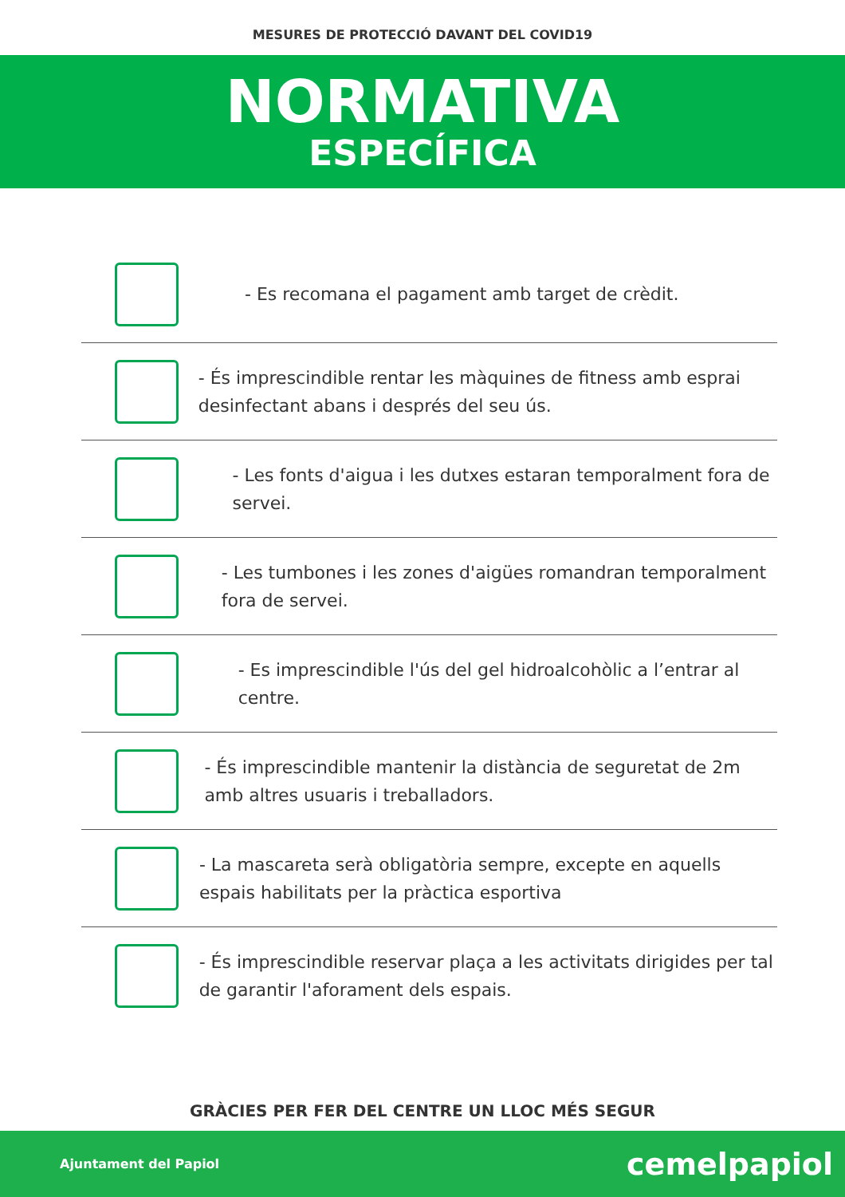MESURES DE PROTECCIÓ DAVANT DEL COVID19
NORMATIVA
ESPECÍFICA
- Es recomana el pagament amb target de crèdit.
- És imprescindible rentar les màquines de fitness amb esprai desinfectant abans i després del seu ús.
- Les fonts d'aigua i les dutxes estaran temporalment fora de servei.
- Les tumbones i les zones d'aigües romandran temporalment fora de servei.
- Es imprescindible l'ús del gel hidroalcohòlic a l’entrar al centre.
- És imprescindible mantenir la distància de seguretat de 2m amb altres usuaris i treballadors.
- La mascareta serà obligatòria sempre, excepte en aquells espais habilitats per la pràctica esportiva
- És imprescindible reservar plaça a les activitats dirigides per tal de garantir l'aforament dels espais.
GRÀCIES PER FER DEL CENTRE UN LLOC MÉS SEGUR
Ajuntament del Papiol
cemelpapiol